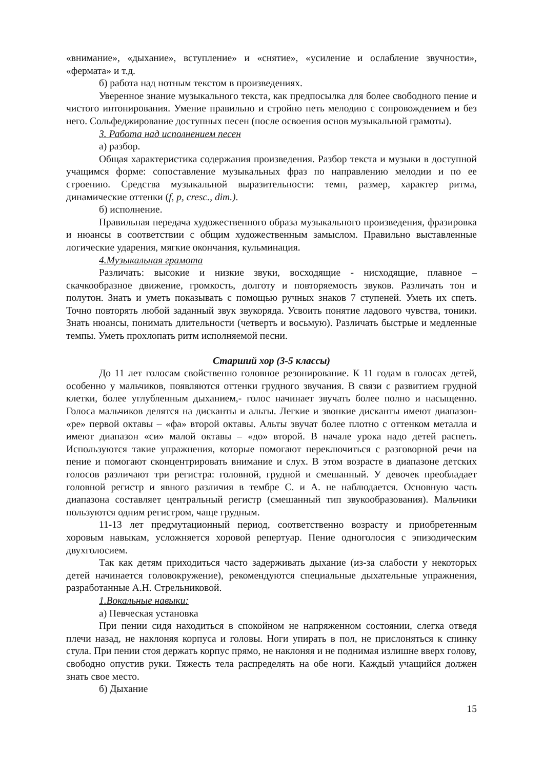«внимание», «дыхание», вступление» и «снятие», «усиление и ослабление звучности», «фермата» и т.д.
б) работа над нотным текстом в произведениях.
Уверенное знание музыкального текста, как предпосылка для более свободного пение и чистого интонирования. Умение правильно и стройно петь мелодию с сопровождением и без него. Сольфеджирование доступных песен (после освоения основ музыкальной грамоты).
3. Работа над исполнением песен
а) разбор.
Общая характеристика содержания произведения. Разбор текста и музыки в доступной учащимся форме: сопоставление музыкальных фраз по направлению мелодии и по ее строению. Средства музыкальной выразительности: темп, размер, характер ритма, динамические оттенки (f, p, cresc., dim.).
б) исполнение.
Правильная передача художественного образа музыкального произведения, фразировка и нюансы в соответствии с общим художественным замыслом. Правильно выставленные логические ударения, мягкие окончания, кульминация.
4.Музыкальная грамота
Различать: высокие и низкие звуки, восходящие - нисходящие, плавное – скачкообразное движение, громкость, долготу и повторяемость звуков. Различать тон и полутон. Знать и уметь показывать с помощью ручных знаков 7 ступеней. Уметь их спеть. Точно повторять любой заданный звук звукоряда. Усвоить понятие ладового чувства, тоники. Знать нюансы, понимать длительности (четверть и восьмую). Различать быстрые и медленные темпы. Уметь прохлопать ритм исполняемой песни.
Старший хор (3-5 классы)
До 11 лет голосам свойственно головное резонирование. К 11 годам в голосах детей, особенно у мальчиков, появляются оттенки грудного звучания. В связи с развитием грудной клетки, более углубленным дыханием,- голос начинает звучать более полно и насыщенно. Голоса мальчиков делятся на дисканты и альты. Легкие и звонкие дисканты имеют диапазон- «ре» первой октавы – «фа» второй октавы. Альты звучат более плотно с оттенком металла и имеют диапазон «си» малой октавы – «до» второй. В начале урока надо детей распеть. Используются такие упражнения, которые помогают переключиться с разговорной речи на пение и помогают сконцентрировать внимание и слух. В этом возрасте в диапазоне детских голосов различают три регистра: головной, грудной и смешанный. У девочек преобладает головной регистр и явного различия в тембре С. и А. не наблюдается. Основную часть диапазона составляет центральный регистр (смешанный тип звукообразования). Мальчики пользуются одним регистром, чаще грудным.
11-13 лет предмутационный период, соответственно возрасту и приобретенным хоровым навыкам, усложняется хоровой репертуар. Пение одноголосия с эпизодическим двухголосием.
Так как детям приходиться часто задерживать дыхание (из-за слабости у некоторых детей начинается головокружение), рекомендуются специальные дыхательные упражнения, разработанные А.Н. Стрельниковой.
1.Вокальные навыки:
а) Певческая установка
При пении сидя находиться в спокойном не напряженном состоянии, слегка отведя плечи назад, не наклоняя корпуса и головы. Ноги упирать в пол, не прислоняться к спинку стула. При пении стоя держать корпус прямо, не наклоняя и не поднимая излишне вверх голову, свободно опустив руки. Тяжесть тела распределять на обе ноги. Каждый учащийся должен знать свое место.
б) Дыхание
15